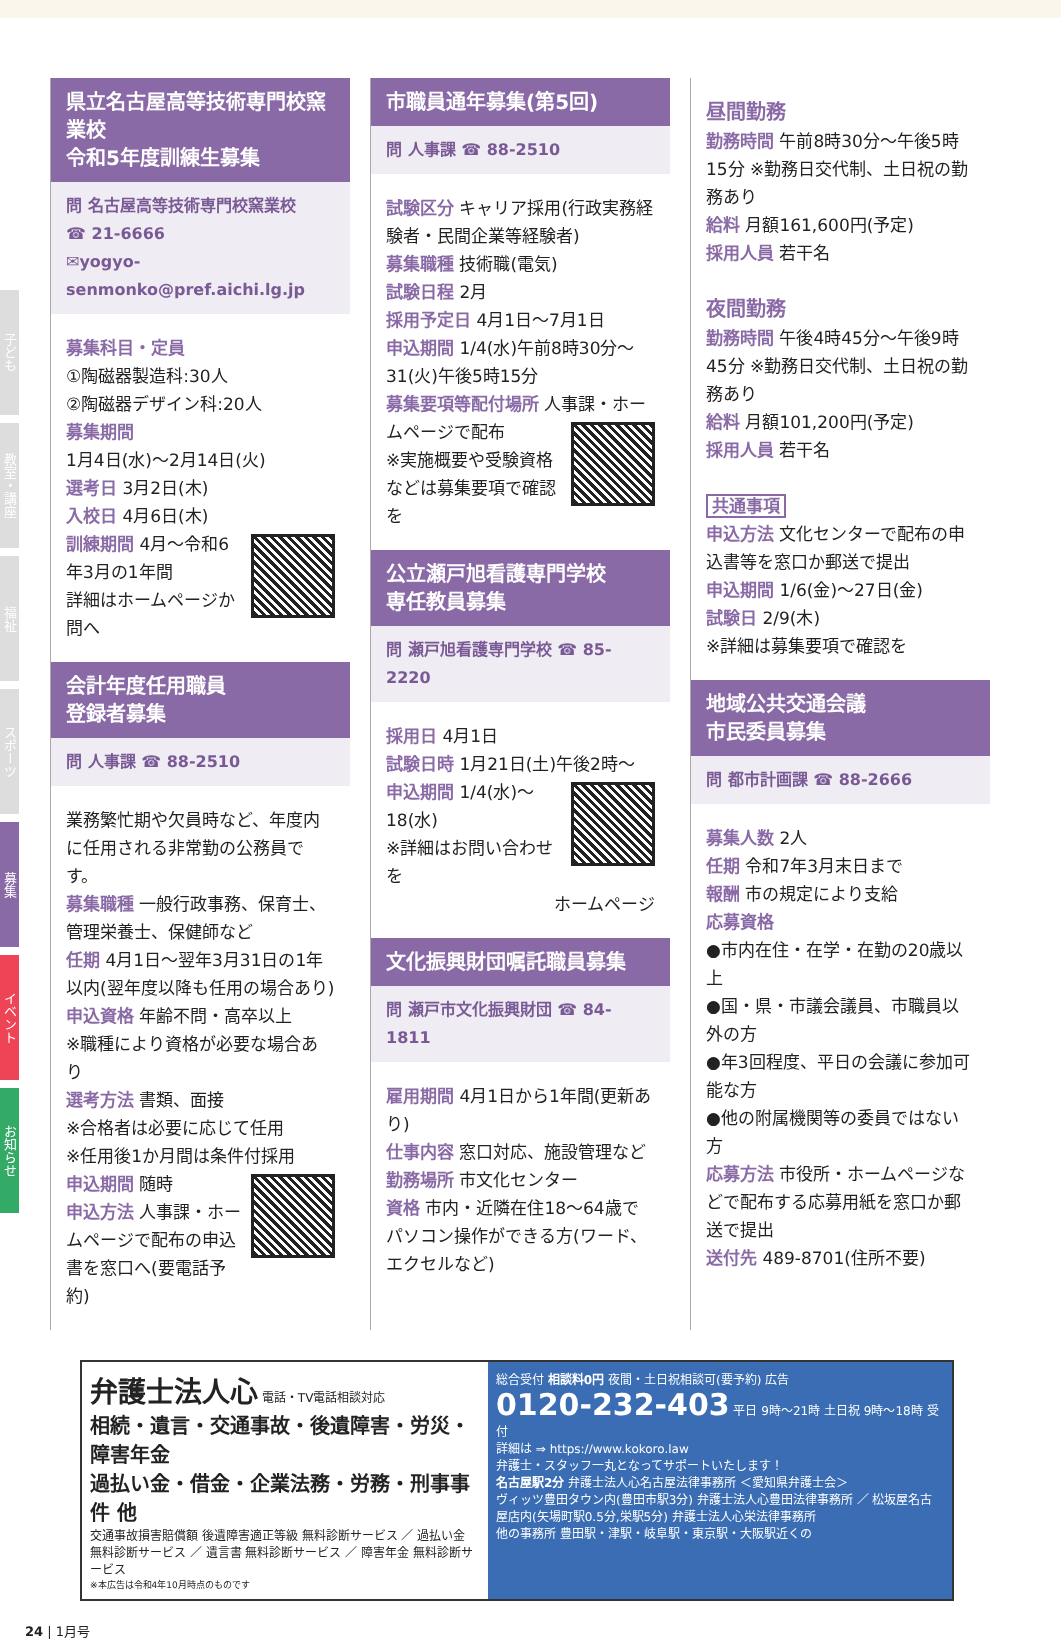子ども
教室・講座
福祉
スポーツ
募集
イベント
お知らせ
県立名古屋高等技術専門校窯業校
令和5年度訓練生募集
問 名古屋高等技術専門校窯業校
☎ 21-6666
✉yogyo-senmonko@pref.aichi.lg.jp
募集科目・定員
①陶磁器製造科:30人
②陶磁器デザイン科:20人
募集期間
1月4日(水)～2月14日(火)
選考日 3月2日(木)
入校日 4月6日(木)
訓練期間 4月～令和6年3月の1年間
詳細はホームページか問へ
会計年度任用職員
登録者募集
問 人事課 ☎ 88-2510
業務繁忙期や欠員時など、年度内に任用される非常勤の公務員です。
募集職種 一般行政事務、保育士、管理栄養士、保健師など
任期 4月1日～翌年3月31日の1年以内(翌年度以降も任用の場合あり)
申込資格 年齢不問・高卒以上
※職種により資格が必要な場合あり
選考方法 書類、面接
※合格者は必要に応じて任用
※任用後1か月間は条件付採用
申込期間 随時
申込方法 人事課・ホームページで配布の申込書を窓口へ(要電話予約)
市職員通年募集(第5回)
問 人事課 ☎ 88-2510
試験区分 キャリア採用(行政実務経験者・民間企業等経験者)
募集職種 技術職(電気)
試験日程 2月
採用予定日 4月1日～7月1日
申込期間 1/4(水)午前8時30分～31(火)午後5時15分
募集要項等配付場所 人事課・
ホームページで配布
※実施概要や受験資格などは募集要項で確認を
公立瀬戸旭看護専門学校
専任教員募集
問 瀬戸旭看護専門学校 ☎ 85-2220
採用日 4月1日
試験日時 1月21日(土)午後2時～
申込期間 1/4(水)～18(水)
※詳細はお問い合わせを
ホームページ
文化振興財団嘱託職員募集
問 瀬戸市文化振興財団 ☎ 84-1811
雇用期間 4月1日から1年間(更新あり)
仕事内容 窓口対応、施設管理など
勤務場所 市文化センター
資格 市内・近隣在住18～64歳でパソコン操作ができる方(ワード、エクセルなど)
昼間勤務
勤務時間 午前8時30分～午後5時15分 ※勤務日交代制、土日祝の勤務あり
給料 月額161,600円(予定)
採用人員 若干名
夜間勤務
勤務時間 午後4時45分～午後9時45分 ※勤務日交代制、土日祝の勤務あり
給料 月額101,200円(予定)
採用人員 若干名
共通事項
申込方法 文化センターで配布の申込書等を窓口か郵送で提出
申込期間 1/6(金)～27日(金)
試験日 2/9(木)
※詳細は募集要項で確認を
地域公共交通会議
市民委員募集
問 都市計画課 ☎ 88-2666
募集人数 2人
任期 令和7年3月末日まで
報酬 市の規定により支給
応募資格
●市内在住・在学・在勤の20歳以上
●国・県・市議会議員、市職員以外の方
●年3回程度、平日の会議に参加可能な方
●他の附属機関等の委員ではない方
応募方法 市役所・ホームページなどで配布する応募用紙を窓口か郵送で提出
送付先 489-8701(住所不要)
弁護士法人心 電話・TV電話相談対応
相続・遺言・交通事故・後遺障害・労災・障害年金
過払い金・借金・企業法務・労務・刑事事件 他
交通事故損害賠償額 後遺障害適正等級 無料診断サービス ／ 過払い金 無料診断サービス ／ 遺言書 無料診断サービス ／ 障害年金 無料診断サービス
※本広告は令和4年10月時点のものです
総合受付 相談料0円 夜間・土日祝相談可(要予約) 広告
0120-232-403 平日 9時～21時 土日祝 9時～18時 受付
詳細は ⇒ https://www.kokoro.law
弁護士・スタッフ一丸となってサポートいたします！
名古屋駅2分 弁護士法人心名古屋法律事務所 ＜愛知県弁護士会＞
ヴィッツ豊田タウン内(豊田市駅3分) 弁護士法人心豊田法律事務所 ／ 松坂屋名古屋店内(矢場町駅0.5分,栄駅5分) 弁護士法人心栄法律事務所
他の事務所 豊田駅・津駅・岐阜駅・東京駅・大阪駅近くの
24 | 1月号